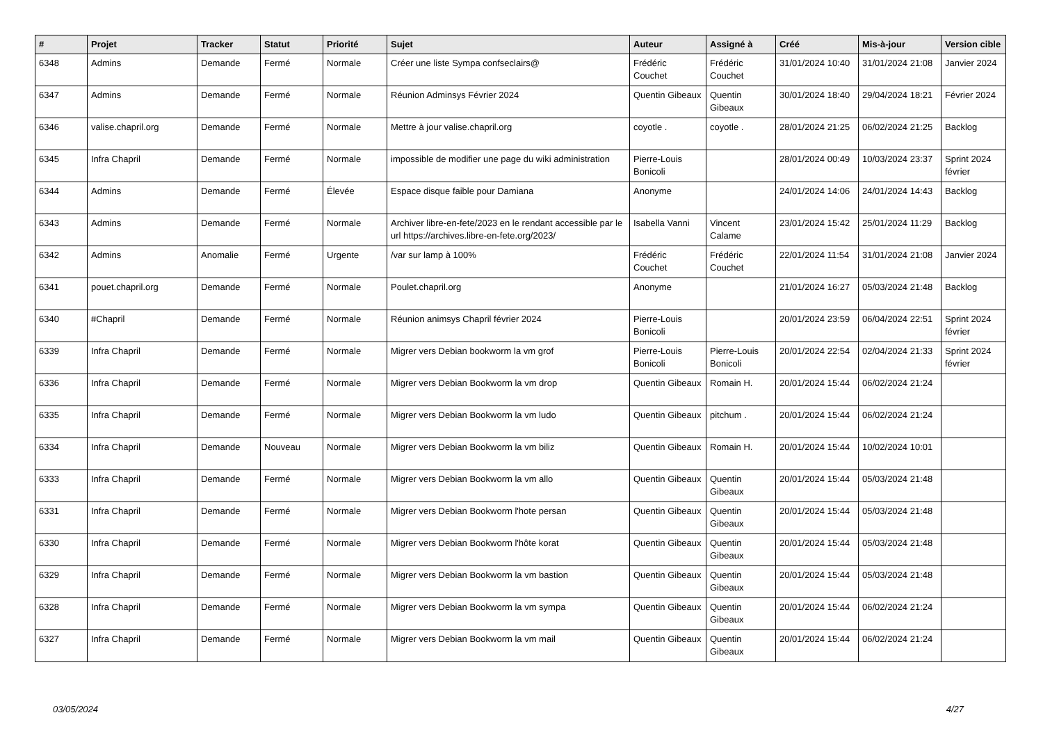| # | Projet | Tracker | Statut | Priorité | Sujet | Auteur | Assigné à | Créé | Mis-à-jour | Version cible |
| --- | --- | --- | --- | --- | --- | --- | --- | --- | --- | --- |
| 6348 | Admins | Demande | Fermé | Normale | Créer une liste Sympa confseclairs@ | Frédéric Couchet | Frédéric Couchet | 31/01/2024 10:40 | 31/01/2024 21:08 | Janvier 2024 |
| 6347 | Admins | Demande | Fermé | Normale | Réunion Adminsys Février 2024 | Quentin Gibeaux | Quentin Gibeaux | 30/01/2024 18:40 | 29/04/2024 18:21 | Février 2024 |
| 6346 | valise.chapril.org | Demande | Fermé | Normale | Mettre à jour valise.chapril.org | coyotle . | coyotle . | 28/01/2024 21:25 | 06/02/2024 21:25 | Backlog |
| 6345 | Infra Chapril | Demande | Fermé | Normale | impossible de modifier une page du wiki administration | Pierre-Louis Bonicoli | | 28/01/2024 00:49 | 10/03/2024 23:37 | Sprint 2024 février |
| 6344 | Admins | Demande | Fermé | Élevée | Espace disque faible pour Damiana | Anonyme | | 24/01/2024 14:06 | 24/01/2024 14:43 | Backlog |
| 6343 | Admins | Demande | Fermé | Normale | Archiver libre-en-fete/2023 en le rendant accessible par le url https://archives.libre-en-fete.org/2023/ | Isabella Vanni | Vincent Calame | 23/01/2024 15:42 | 25/01/2024 11:29 | Backlog |
| 6342 | Admins | Anomalie | Fermé | Urgente | /var sur lamp à 100% | Frédéric Couchet | Frédéric Couchet | 22/01/2024 11:54 | 31/01/2024 21:08 | Janvier 2024 |
| 6341 | pouet.chapril.org | Demande | Fermé | Normale | Poulet.chapril.org | Anonyme | | 21/01/2024 16:27 | 05/03/2024 21:48 | Backlog |
| 6340 | #Chapril | Demande | Fermé | Normale | Réunion animsys Chapril février 2024 | Pierre-Louis Bonicoli | | 20/01/2024 23:59 | 06/04/2024 22:51 | Sprint 2024 février |
| 6339 | Infra Chapril | Demande | Fermé | Normale | Migrer vers Debian bookworm la vm grof | Pierre-Louis Bonicoli | Pierre-Louis Bonicoli | 20/01/2024 22:54 | 02/04/2024 21:33 | Sprint 2024 février |
| 6336 | Infra Chapril | Demande | Fermé | Normale | Migrer vers Debian Bookworm la vm drop | Quentin Gibeaux | Romain H. | 20/01/2024 15:44 | 06/02/2024 21:24 | |
| 6335 | Infra Chapril | Demande | Fermé | Normale | Migrer vers Debian Bookworm la vm ludo | Quentin Gibeaux | pitchum . | 20/01/2024 15:44 | 06/02/2024 21:24 | |
| 6334 | Infra Chapril | Demande | Nouveau | Normale | Migrer vers Debian Bookworm la vm biliz | Quentin Gibeaux | Romain H. | 20/01/2024 15:44 | 10/02/2024 10:01 | |
| 6333 | Infra Chapril | Demande | Fermé | Normale | Migrer vers Debian Bookworm la vm allo | Quentin Gibeaux | Quentin Gibeaux | 20/01/2024 15:44 | 05/03/2024 21:48 | |
| 6331 | Infra Chapril | Demande | Fermé | Normale | Migrer vers Debian Bookworm l'hote persan | Quentin Gibeaux | Quentin Gibeaux | 20/01/2024 15:44 | 05/03/2024 21:48 | |
| 6330 | Infra Chapril | Demande | Fermé | Normale | Migrer vers Debian Bookworm l'hôte korat | Quentin Gibeaux | Quentin Gibeaux | 20/01/2024 15:44 | 05/03/2024 21:48 | |
| 6329 | Infra Chapril | Demande | Fermé | Normale | Migrer vers Debian Bookworm la vm bastion | Quentin Gibeaux | Quentin Gibeaux | 20/01/2024 15:44 | 05/03/2024 21:48 | |
| 6328 | Infra Chapril | Demande | Fermé | Normale | Migrer vers Debian Bookworm la vm sympa | Quentin Gibeaux | Quentin Gibeaux | 20/01/2024 15:44 | 06/02/2024 21:24 | |
| 6327 | Infra Chapril | Demande | Fermé | Normale | Migrer vers Debian Bookworm la vm mail | Quentin Gibeaux | Quentin Gibeaux | 20/01/2024 15:44 | 06/02/2024 21:24 | |
03/05/2024 4/27